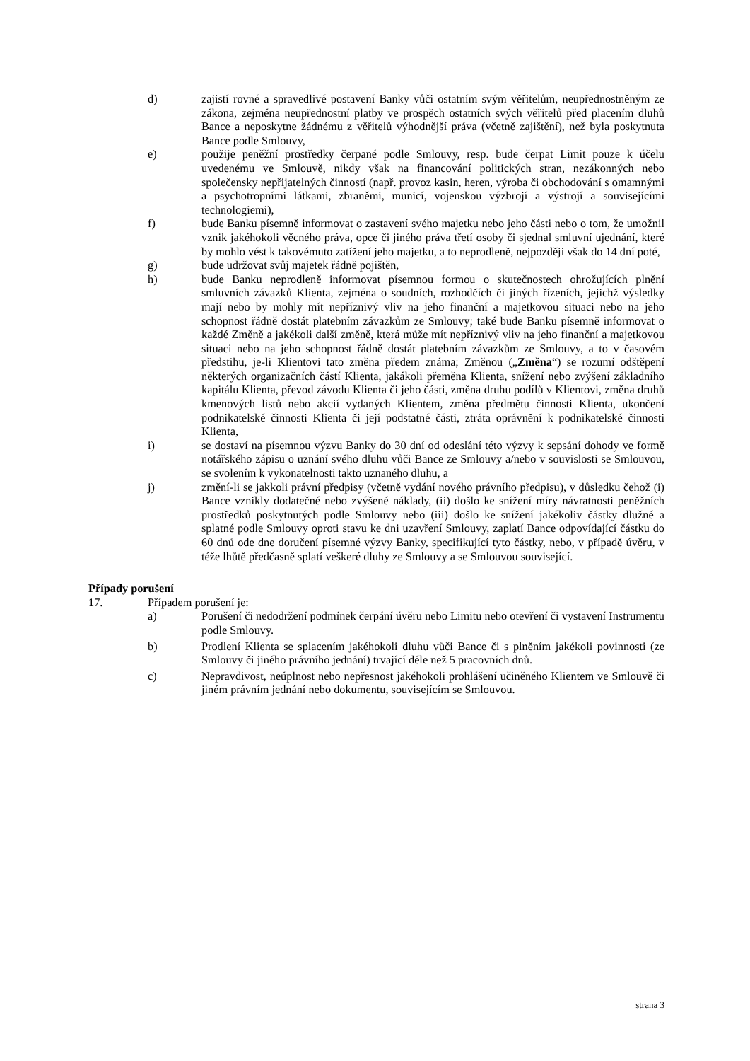d) zajistí rovné a spravedlivé postavení Banky vůči ostatním svým věřitelům, neupřednostněným ze zákona, zejména neupřednostní platby ve prospěch ostatních svých věřitelů před placením dluhů Bance a neposkytne žádnému z věřitelů výhodnější práva (včetně zajištění), než byla poskytnuta Bance podle Smlouvy,
e) použije peněžní prostředky čerpané podle Smlouvy, resp. bude čerpat Limit pouze k účelu uvedenému ve Smlouvě, nikdy však na financování politických stran, nezákonných nebo společensky nepřijatelných činností (např. provoz kasin, heren, výroba či obchodování s omamnými a psychotropními látkami, zbraněmi, municí, vojenskou výzbrojí a výstrojí a souvisejícími technologiemi),
f) bude Banku písemně informovat o zastavení svého majetku nebo jeho části nebo o tom, že umožnil vznik jakéhokoli věcného práva, opce či jiného práva třetí osoby či sjednal smluvní ujednání, které by mohlo vést k takovémuto zatížení jeho majetku, a to neprodleně, nejpozději však do 14 dní poté,
g) bude udržovat svůj majetek řádně pojištěn,
h) bude Banku neprodleně informovat písemnou formou o skutečnostech ohrožujících plnění smluvních závazků Klienta, zejména o soudních, rozhodčích či jiných řízeních, jejichž výsledky mají nebo by mohly mít nepříznivý vliv na jeho finanční a majetkovou situaci nebo na jeho schopnost řádně dostát platebním závazkům ze Smlouvy; také bude Banku písemně informovat o každé Změně a jakékoli další změně, která může mít nepříznivý vliv na jeho finanční a majetkovou situaci nebo na jeho schopnost řádně dostát platebním závazkům ze Smlouvy, a to v časovém předstihu, je-li Klientovi tato změna předem známa; Změnou („Změna“) se rozumí odštěpení některých organizačních částí Klienta, jakákoli přeměna Klienta, snížení nebo zvýšení základního kapitálu Klienta, převod závodu Klienta či jeho části, změna druhu podílů v Klientovi, změna druhů kmenových listů nebo akcií vydaných Klientem, změna předmětu činnosti Klienta, ukončení podnikatelské činnosti Klienta či její podstatné části, ztráta oprávnění k podnikatelské činnosti Klienta,
i) se dostaví na písemnou výzvu Banky do 30 dní od odeslání této výzvy k sepsání dohody ve formě notářského zápisu o uznání svého dluhu vůči Bance ze Smlouvy a/nebo v souvislosti se Smlouvou, se svolením k vykonatelnosti takto uznaného dluhu, a
j) změní-li se jakkoli právní předpisy (včetně vydání nového právního předpisu), v důsledku čehož (i) Bance vznikly dodatečné nebo zvýšené náklady, (ii) došlo ke snížení míry návratnosti peněžních prostředků poskytnutých podle Smlouvy nebo (iii) došlo ke snížení jakékoliv částky dlužné a splatné podle Smlouvy oproti stavu ke dni uzavření Smlouvy, zaplatí Bance odpovídající částku do 60 dnů ode dne doručení písemné výzvy Banky, specifikující tyto částky, nebo, v případě úvěru, v téže lhůtě předčasně splatí veškeré dluhy ze Smlouvy a se Smlouvou související.
Případy porušení
17. Případem porušení je:
a) Porušení či nedodržení podmínek čerpání úvěru nebo Limitu nebo otevření či vystavení Instrumentu podle Smlouvy.
b) Prodlení Klienta se splacením jakéhokoli dluhu vůči Bance či s plněním jakékoli povinnosti (ze Smlouvy či jiného právního jednání) trvající déle než 5 pracovních dnů.
c) Nepravdivost, neúplnost nebo nepřesnost jakéhokoli prohlášení učiněného Klientem ve Smlouvě či jiném právním jednání nebo dokumentu, souvisejícím se Smlouvou.
strana 3